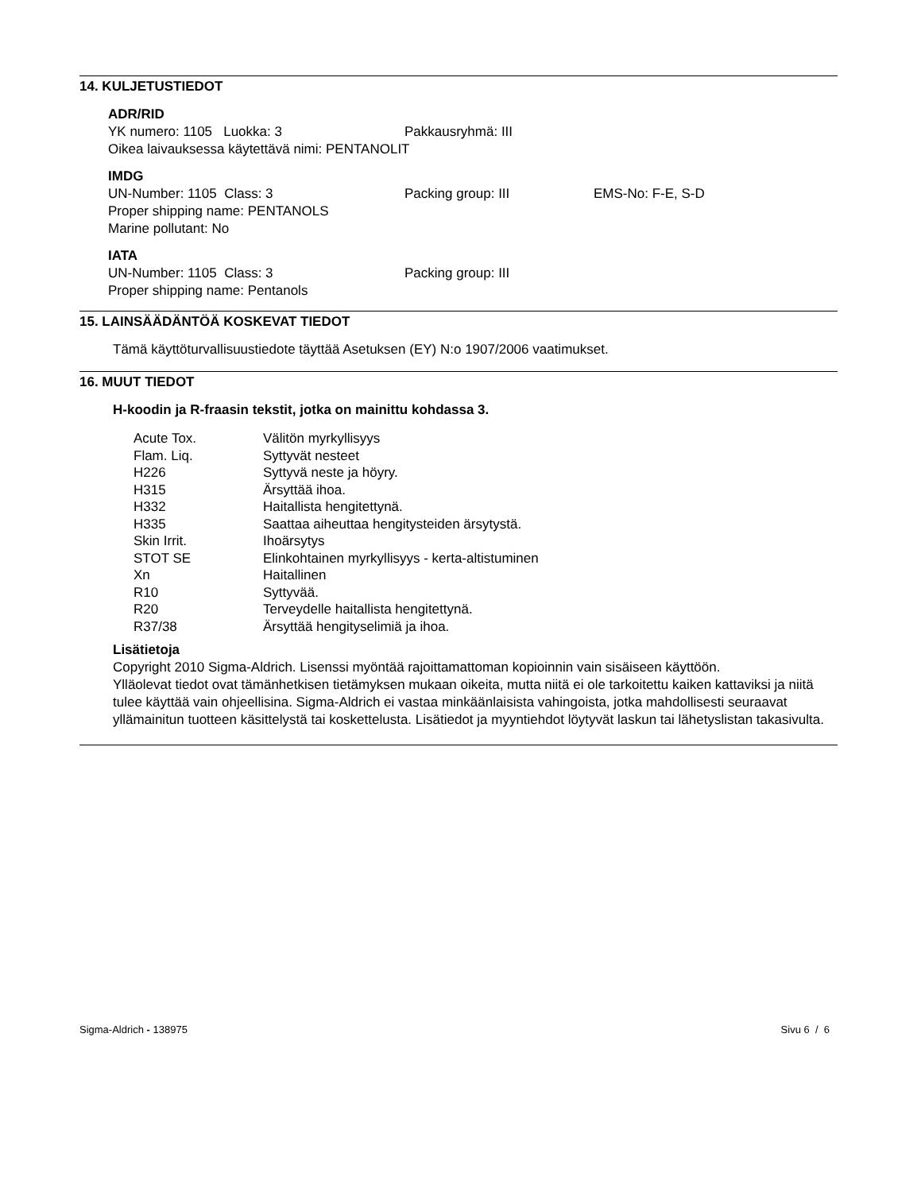14. KULJETUSTIEDOT
ADR/RID
YK numero: 1105 Luokka: 3 Pakkausryhmä: III
Oikea laivauksessa käytettävä nimi: PENTANOLIT
IMDG
UN-Number: 1105 Class: 3 Packing group: III EMS-No: F-E, S-D
Proper shipping name: PENTANOLS
Marine pollutant: No
IATA
UN-Number: 1105 Class: 3 Packing group: III
Proper shipping name: Pentanols
15. LAINSÄÄDÄNTÖÄ KOSKEVAT TIEDOT
Tämä käyttöturvallisuustiedote täyttää Asetuksen (EY) N:o 1907/2006 vaatimukset.
16. MUUT TIEDOT
H-koodin ja R-fraasin tekstit, jotka on mainittu kohdassa 3.
| Acute Tox. | Välitön myrkyllisyys |
| Flam. Liq. | Syttyvät nesteet |
| H226 | Syttyvä neste ja höyry. |
| H315 | Ärsyttää ihoa. |
| H332 | Haitallista hengitettynä. |
| H335 | Saattaa aiheuttaa hengitysteiden ärsytystä. |
| Skin Irrit. | Ihoärsytys |
| STOT SE | Elinkohtainen myrkyllisyys - kerta-altistuminen |
| Xn | Haitallinen |
| R10 | Syttyvää. |
| R20 | Terveydelle haitallista hengitettynä. |
| R37/38 | Ärsyttää hengityselimiä ja ihoa. |
Lisätietoja
Copyright 2010 Sigma-Aldrich. Lisenssi myöntää rajoittamattoman kopioinnin vain sisäiseen käyttöön.
Ylläolevat tiedot ovat tämänhetkisen tietämyksen mukaan oikeita, mutta niitä ei ole tarkoitettu kaiken kattaviksi ja niitä tulee käyttää vain ohjeellisina. Sigma-Aldrich ei vastaa minkäänlaisista vahingoista, jotka mahdollisesti seuraavat yllämainitun tuotteen käsittelystä tai koskettelusta. Lisätiedot ja myyntiehdot löytyvät laskun tai lähetyslistan takasivulta.
Sigma-Aldrich - 138975 Sivu 6 / 6